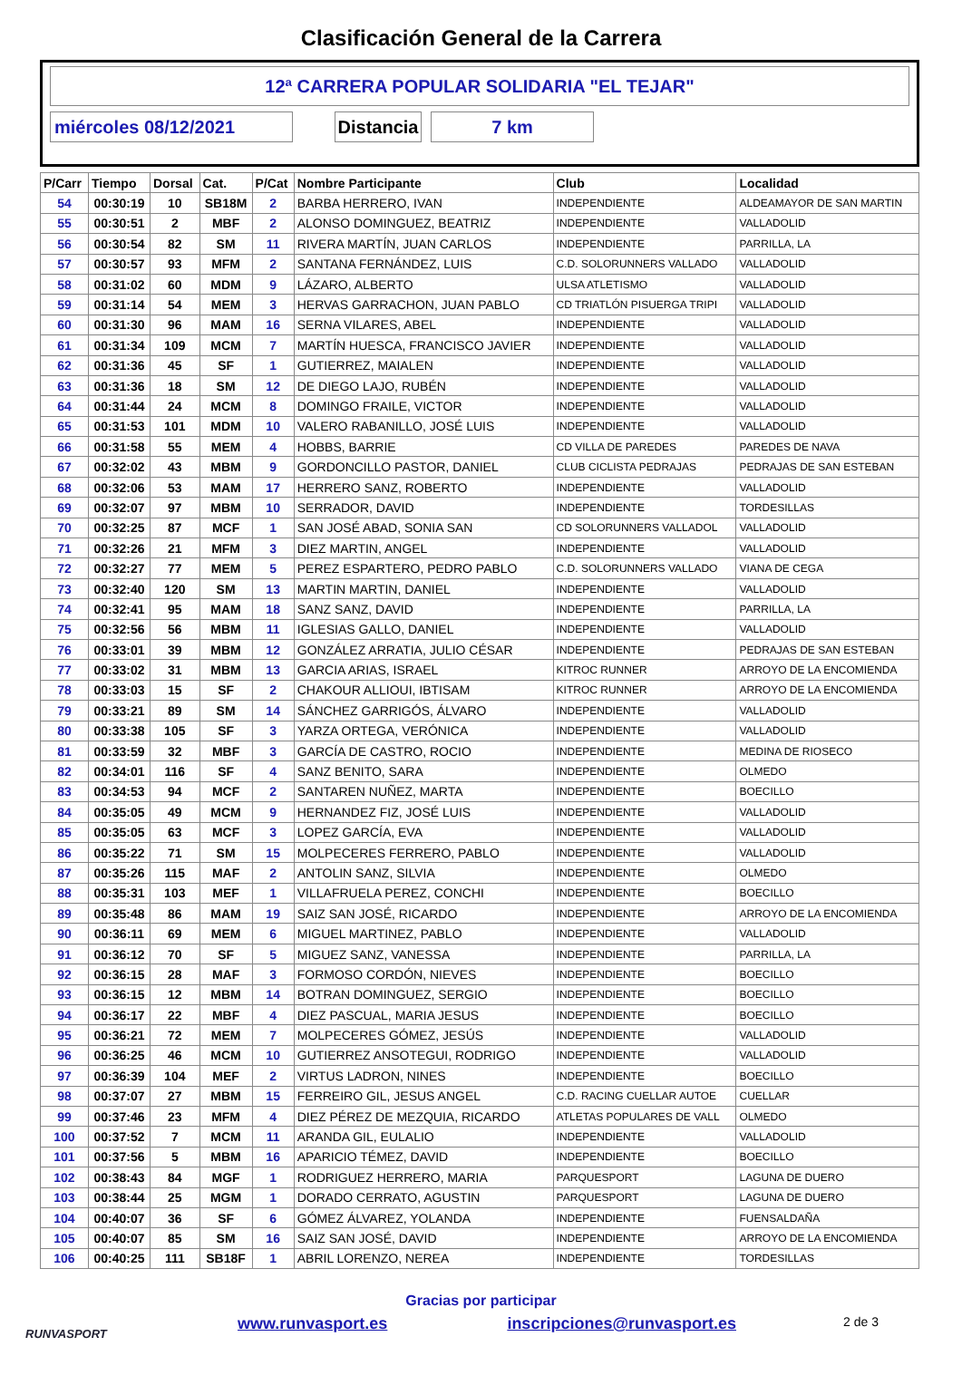Clasificación General de la Carrera
12ª CARRERA POPULAR SOLIDARIA "EL TEJAR"
miércoles 08/12/2021 Distancia
7 km
| P/Carr | Tiempo | Dorsal | Cat. | P/Cat | Nombre Participante | Club | Localidad |
| --- | --- | --- | --- | --- | --- | --- | --- |
| 54 | 00:30:19 | 10 | SB18M | 2 | BARBA HERRERO, IVAN | INDEPENDIENTE | ALDEAMAYOR DE SAN MARTIN |
| 55 | 00:30:51 | 2 | MBF | 2 | ALONSO DOMINGUEZ, BEATRIZ | INDEPENDIENTE | VALLADOLID |
| 56 | 00:30:54 | 82 | SM | 11 | RIVERA MARTÍN, JUAN CARLOS | INDEPENDIENTE | PARRILLA, LA |
| 57 | 00:30:57 | 93 | MFM | 2 | SANTANA FERNÁNDEZ, LUIS | C.D. SOLORUNNERS VALLADO | VALLADOLID |
| 58 | 00:31:02 | 60 | MDM | 9 | LÁZARO, ALBERTO | ULSA ATLETISMO | VALLADOLID |
| 59 | 00:31:14 | 54 | MEM | 3 | HERVAS GARRACHON, JUAN PABLO | CD TRIATLÓN PISUERGA TRIPI | VALLADOLID |
| 60 | 00:31:30 | 96 | MAM | 16 | SERNA VILARES, ABEL | INDEPENDIENTE | VALLADOLID |
| 61 | 00:31:34 | 109 | MCM | 7 | MARTÍN HUESCA, FRANCISCO JAVIER | INDEPENDIENTE | VALLADOLID |
| 62 | 00:31:36 | 45 | SF | 1 | GUTIERREZ, MAIALEN | INDEPENDIENTE | VALLADOLID |
| 63 | 00:31:36 | 18 | SM | 12 | DE DIEGO LAJO, RUBÉN | INDEPENDIENTE | VALLADOLID |
| 64 | 00:31:44 | 24 | MCM | 8 | DOMINGO FRAILE, VICTOR | INDEPENDIENTE | VALLADOLID |
| 65 | 00:31:53 | 101 | MDM | 10 | VALERO RABANILLO, JOSÉ LUIS | INDEPENDIENTE | VALLADOLID |
| 66 | 00:31:58 | 55 | MEM | 4 | HOBBS, BARRIE | CD VILLA DE PAREDES | PAREDES DE NAVA |
| 67 | 00:32:02 | 43 | MBM | 9 | GORDONCILLO PASTOR, DANIEL | CLUB CICLISTA PEDRAJAS | PEDRAJAS DE SAN ESTEBAN |
| 68 | 00:32:06 | 53 | MAM | 17 | HERRERO SANZ, ROBERTO | INDEPENDIENTE | VALLADOLID |
| 69 | 00:32:07 | 97 | MBM | 10 | SERRADOR, DAVID | INDEPENDIENTE | TORDESILLAS |
| 70 | 00:32:25 | 87 | MCF | 1 | SAN JOSÉ ABAD, SONIA SAN | CD SOLORUNNERS VALLADOL | VALLADOLID |
| 71 | 00:32:26 | 21 | MFM | 3 | DIEZ MARTIN, ANGEL | INDEPENDIENTE | VALLADOLID |
| 72 | 00:32:27 | 77 | MEM | 5 | PEREZ ESPARTERO, PEDRO PABLO | C.D. SOLORUNNERS VALLADO | VIANA DE CEGA |
| 73 | 00:32:40 | 120 | SM | 13 | MARTIN MARTIN, DANIEL | INDEPENDIENTE | VALLADOLID |
| 74 | 00:32:41 | 95 | MAM | 18 | SANZ SANZ, DAVID | INDEPENDIENTE | PARRILLA, LA |
| 75 | 00:32:56 | 56 | MBM | 11 | IGLESIAS GALLO, DANIEL | INDEPENDIENTE | VALLADOLID |
| 76 | 00:33:01 | 39 | MBM | 12 | GONZÁLEZ ARRATIA, JULIO CÉSAR | INDEPENDIENTE | PEDRAJAS DE SAN ESTEBAN |
| 77 | 00:33:02 | 31 | MBM | 13 | GARCIA ARIAS, ISRAEL | KITROC RUNNER | ARROYO DE LA ENCOMIENDA |
| 78 | 00:33:03 | 15 | SF | 2 | CHAKOUR ALLIOUI, IBTISAM | KITROC RUNNER | ARROYO DE LA ENCOMIENDA |
| 79 | 00:33:21 | 89 | SM | 14 | SÁNCHEZ GARRIGÓS, ÁLVARO | INDEPENDIENTE | VALLADOLID |
| 80 | 00:33:38 | 105 | SF | 3 | YARZA ORTEGA, VERÓNICA | INDEPENDIENTE | VALLADOLID |
| 81 | 00:33:59 | 32 | MBF | 3 | GARCÍA DE CASTRO, ROCIO | INDEPENDIENTE | MEDINA DE RIOSECO |
| 82 | 00:34:01 | 116 | SF | 4 | SANZ BENITO, SARA | INDEPENDIENTE | OLMEDO |
| 83 | 00:34:53 | 94 | MCF | 2 | SANTAREN NUÑEZ, MARTA | INDEPENDIENTE | BOECILLO |
| 84 | 00:35:05 | 49 | MCM | 9 | HERNANDEZ FIZ, JOSÉ LUIS | INDEPENDIENTE | VALLADOLID |
| 85 | 00:35:05 | 63 | MCF | 3 | LOPEZ GARCÍA, EVA | INDEPENDIENTE | VALLADOLID |
| 86 | 00:35:22 | 71 | SM | 15 | MOLPECERES FERRERO, PABLO | INDEPENDIENTE | VALLADOLID |
| 87 | 00:35:26 | 115 | MAF | 2 | ANTOLIN SANZ, SILVIA | INDEPENDIENTE | OLMEDO |
| 88 | 00:35:31 | 103 | MEF | 1 | VILLAFRUELA PEREZ, CONCHI | INDEPENDIENTE | BOECILLO |
| 89 | 00:35:48 | 86 | MAM | 19 | SAIZ SAN JOSÉ, RICARDO | INDEPENDIENTE | ARROYO DE LA ENCOMIENDA |
| 90 | 00:36:11 | 69 | MEM | 6 | MIGUEL MARTINEZ, PABLO | INDEPENDIENTE | VALLADOLID |
| 91 | 00:36:12 | 70 | SF | 5 | MIGUEZ SANZ, VANESSA | INDEPENDIENTE | PARRILLA, LA |
| 92 | 00:36:15 | 28 | MAF | 3 | FORMOSO CORDÓN, NIEVES | INDEPENDIENTE | BOECILLO |
| 93 | 00:36:15 | 12 | MBM | 14 | BOTRAN DOMINGUEZ, SERGIO | INDEPENDIENTE | BOECILLO |
| 94 | 00:36:17 | 22 | MBF | 4 | DIEZ PASCUAL, MARIA JESUS | INDEPENDIENTE | BOECILLO |
| 95 | 00:36:21 | 72 | MEM | 7 | MOLPECERES GÓMEZ, JESÚS | INDEPENDIENTE | VALLADOLID |
| 96 | 00:36:25 | 46 | MCM | 10 | GUTIERREZ ANSOTEGUI, RODRIGO | INDEPENDIENTE | VALLADOLID |
| 97 | 00:36:39 | 104 | MEF | 2 | VIRTUS LADRON, NINES | INDEPENDIENTE | BOECILLO |
| 98 | 00:37:07 | 27 | MBM | 15 | FERREIRO GIL, JESUS ANGEL | C.D. RACING CUELLAR AUTOE | CUELLAR |
| 99 | 00:37:46 | 23 | MFM | 4 | DIEZ PÉREZ DE MEZQUIA, RICARDO | ATLETAS POPULARES DE VALL | OLMEDO |
| 100 | 00:37:52 | 7 | MCM | 11 | ARANDA GIL, EULALIO | INDEPENDIENTE | VALLADOLID |
| 101 | 00:37:56 | 5 | MBM | 16 | APARICIO TÉMEZ, DAVID | INDEPENDIENTE | BOECILLO |
| 102 | 00:38:43 | 84 | MGF | 1 | RODRIGUEZ HERRERO, MARIA | PARQUESPORT | LAGUNA DE DUERO |
| 103 | 00:38:44 | 25 | MGM | 1 | DORADO CERRATO, AGUSTIN | PARQUESPORT | LAGUNA DE DUERO |
| 104 | 00:40:07 | 36 | SF | 6 | GÓMEZ ÁLVAREZ, YOLANDA | INDEPENDIENTE | FUENSALDAÑA |
| 105 | 00:40:07 | 85 | SM | 16 | SAIZ SAN JOSÉ, DAVID | INDEPENDIENTE | ARROYO DE LA ENCOMIENDA |
| 106 | 00:40:25 | 111 | SB18F | 1 | ABRIL LORENZO, NEREA | INDEPENDIENTE | TORDESILLAS |
RUNVASPORT
Gracias por participar
www.runvasport.es inscripciones@runvasport.es 2 de 3